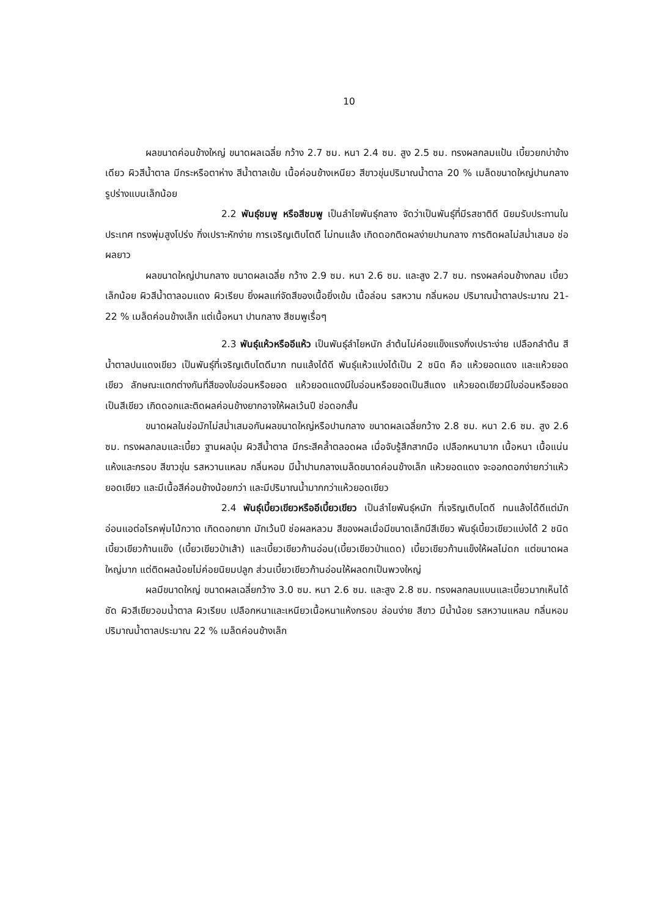10
ผลขนาดค่อนข้างใหญ่ ขนาดผลเฉลี่ย กว้าง 2.7 ซม. หนา 2.4 ซม. สูง 2.5 ซม. ทรงผลกลมแป้น เบี้ยวยกบ่าข้างเดียว ผิวสีน้ำตาล มีกระหรือตาห่าง สีน้ำตาลเข้ม เนื้อค่อนข้างเหนียว สีขาวขุ่นปริมาณน้ำตาล 20 % เมล็ดขนาดใหญ่ปานกลาง รูปร่างแบนเล็กน้อย
2.2 พันธุ์ชมพู หรือสีชมพู เป็นลำไยพันธุ์กลาง จัดว่าเป็นพันธุ์ที่มีรสชาติดี นิยมรับประทานในประเทศ ทรงพุ่มสูงโปร่ง กิ่งเปราะหักง่าย การเจริญเติบโตดี ไม่ทนแล้ง เกิดดอกติดผลง่ายปานกลาง การติดผลไม่สม่ำเสมอ ช่อผลยาว
ผลขนาดใหญ่ปานกลาง ขนาดผลเฉลี่ย กว้าง 2.9 ซม. หนา 2.6 ซม. และสูง 2.7 ซม. ทรงผลค่อนข้างกลม เบี้ยวเล็กน้อย ผิวสีน้ำตาลอมแดง ผิวเรียบ ยิ่งผลแก่จัดสีของเนื้อยิ่งเข้ม เนื้อล่อน รสหวาน กลิ่นหอม ปริมาณน้ำตาลประมาณ 21-22 % เมล็ดค่อนข้างเล็ก แต่เนื้อหนา ปานกลาง สีชมพูเรื่อๆ
2.3 พันธุ์แห้วหรืออีแห้ว เป็นพันธุ์ลำไยหนัก ลำต้นไม่ค่อยแข็งแรงกิ่งเปราะง่าย เปลือกลำต้น สีน้ำตาลปนแดงเขียว เป็นพันธุ์ที่เจริญเติบโตดีมาก ทนแล้งได้ดี พันธุ์แห้วแบ่งได้เป็น 2 ชนิด คือ แห้วยอดแดง และแห้วยอดเขียว ลักษณะแตกต่างกันที่สีของใบอ่อนหรือยอด แห้วยอดแดงมีใบอ่อนหรือยอดเป็นสีแดง แห้วยอดเขียวมีใบอ่อนหรือยอดเป็นสีเขียว เกิดดอกและติดผลค่อนข้างยากอาจให้ผลเว้นปี ช่อดอกสั้น
ขนาดผลในช่อมักไม่สม่ำเสมอกันผลขนาดใหญ่หรือปานกลาง ขนาดผลเฉลี่ยกว้าง 2.8 ซม. หนา 2.6 ซม. สูง 2.6 ซม. ทรงผลกลมและเบี้ยว ฐานผลบุ๋ม ผิวสีน้ำตาล มีกระสีคล้ำตลอดผล เมื่อจับรู้สึกสากมือ เปลือกหนามาก เนื้อหนา เนื้อแน่น แห้งและกรอบ สีขาวขุ่น รสหวานแหลม กลิ่นหอม มีน้ำปานกลางเมล็ดขนาดค่อนข้างเล็ก แห้วยอดแดง จะออกดอกง่ายกว่าแห้วยอดเขียว และมีเนื้อสีค่อนข้างน้อยกว่า และมีปริมาณน้ำมากกว่าแห้วยอดเขียว
2.4 พันธุ์เบี้ยวเขียวหรืออีเบี้ยวเขียว เป็นลำไยพันธุ์หนัก ที่เจริญเติบโตดี ทนแล้งได้ดีแต่มักอ่อนแอต่อโรคพุ่มไม้กวาด เกิดดอกยาก มักเว้นปี ช่อผลหลวม สีของผลเมื่อมีขนาดเล็กมีสีเขียว พันธุ์เบี้ยวเขียวแบ่งได้ 2 ชนิด เบี้ยวเขียวก้านแข็ง (เบี้ยวเขียวป่าเส้า) และเบี้ยวเขียวก้านอ่อน(เบี้ยวเขียวป่าแดด) เบี้ยวเขียวก้านแข็งให้ผลไม่ดก แต่ขนาดผลใหญ่มาก แต่ติดผลน้อยไม่ค่อยนิยมปลูก ส่วนเบี้ยวเขียวก้านอ่อนให้ผลดกเป็นพวงใหญ่
ผลมีขนาดใหญ่ ขนาดผลเฉลี่ยกว้าง 3.0 ซม. หนา 2.6 ซม. และสูง 2.8 ซม. ทรงผลกลมแบนและเบี้ยวมากเห็นได้ชัด ผิวสีเขียวอมน้ำตาล ผิวเรียบ เปลือกหนาและเหนียวเนื้อหนาแห้งกรอบ ล่อนง่าย สีขาว มีน้ำน้อย รสหวานแหลม กลิ่นหอม ปริมาณน้ำตาลประมาณ 22 % เมล็ดค่อนข้างเล็ก